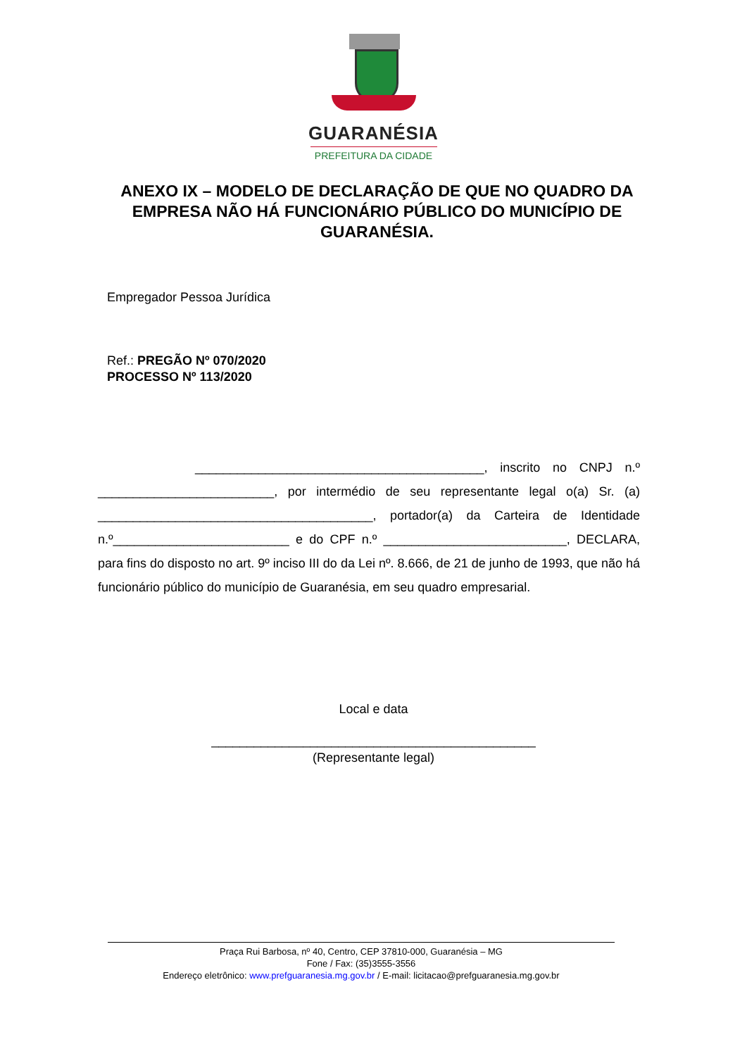GUARANÉSIA
PREFEITURA DA CIDADE
ANEXO IX – MODELO DE DECLARAÇÃO DE QUE NO QUADRO DA EMPRESA NÃO HÁ FUNCIONÁRIO PÚBLICO DO MUNICÍPIO DE GUARANÉSIA.
Empregador Pessoa Jurídica
Ref.: PREGÃO Nº 070/2020
PROCESSO Nº 113/2020
_________________________________________, inscrito no CNPJ n.º _________________________, por intermédio de seu representante legal o(a) Sr. (a) _______________________________________, portador(a) da Carteira de Identidade n.º_________________________ e do CPF n.º __________________________, DECLARA, para fins do disposto no art. 9º inciso III do da Lei nº. 8.666, de 21 de junho de 1993, que não há funcionário público do município de Guaranésia, em seu quadro empresarial.
Local e data
______________________________________________
(Representante legal)
Praça Rui Barbosa, nº 40, Centro, CEP 37810-000, Guaranésia – MG
Fone / Fax: (35)3555-3556
Endereço eletrônico: www.prefguaranesia.mg.gov.br / E-mail: licitacao@prefguaranesia.mg.gov.br